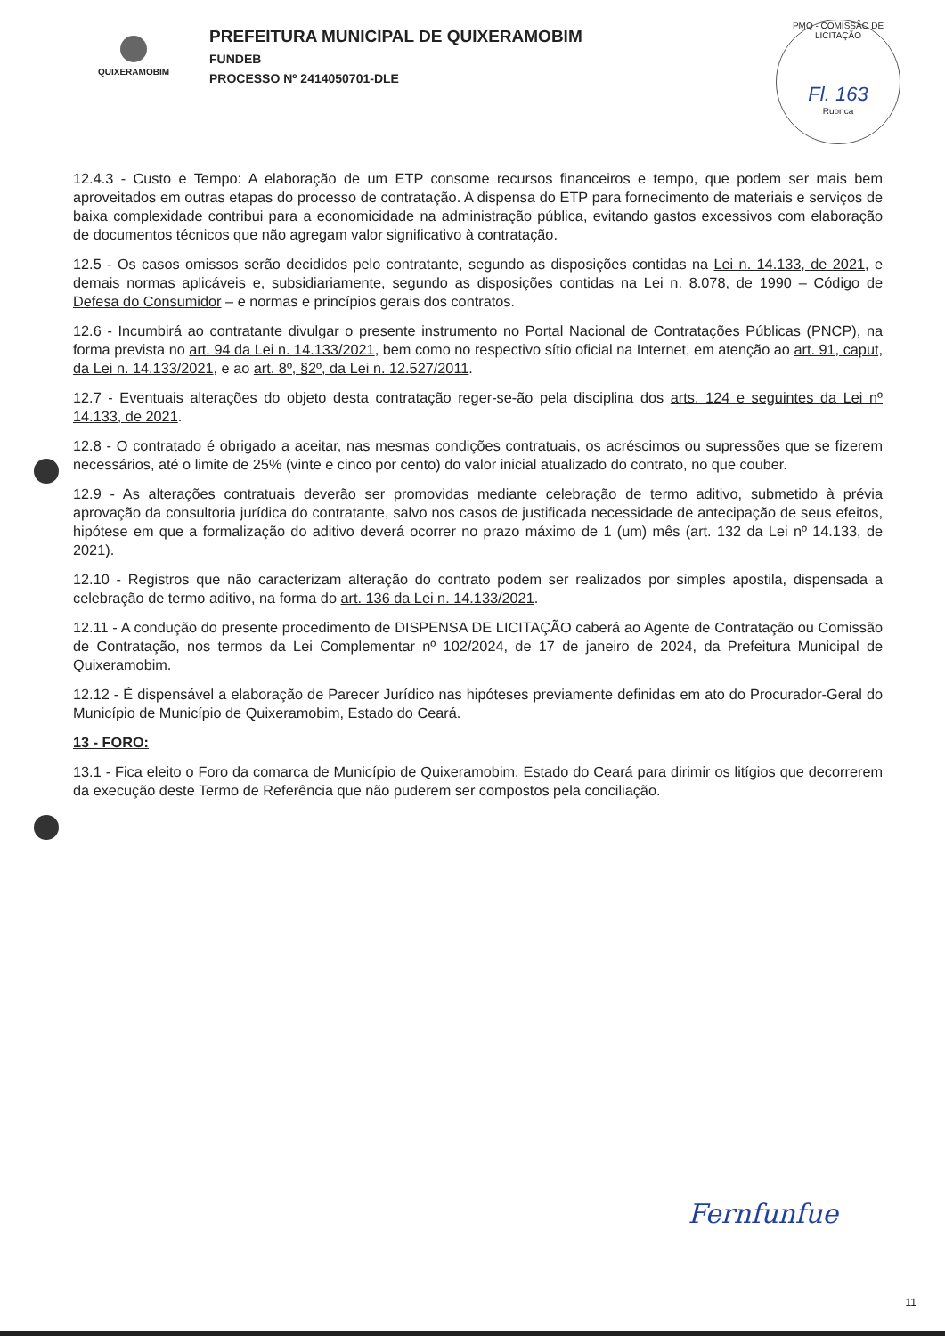QUIXERAMOBIM
PREFEITURA MUNICIPAL DE QUIXERAMOBIM
FUNDEB
PROCESSO Nº 2414050701-DLE
PMQ - COMISSÃO DE LICITAÇÃO
Fl. 163
Rubrica
12.4.3 - Custo e Tempo: A elaboração de um ETP consome recursos financeiros e tempo, que podem ser mais bem aproveitados em outras etapas do processo de contratação. A dispensa do ETP para fornecimento de materiais e serviços de baixa complexidade contribui para a economicidade na administração pública, evitando gastos excessivos com elaboração de documentos técnicos que não agregam valor significativo à contratação.
12.5 - Os casos omissos serão decididos pelo contratante, segundo as disposições contidas na Lei n. 14.133, de 2021, e demais normas aplicáveis e, subsidiariamente, segundo as disposições contidas na Lei n. 8.078, de 1990 – Código de Defesa do Consumidor – e normas e princípios gerais dos contratos.
12.6 - Incumbirá ao contratante divulgar o presente instrumento no Portal Nacional de Contratações Públicas (PNCP), na forma prevista no art. 94 da Lei n. 14.133/2021, bem como no respectivo sítio oficial na Internet, em atenção ao art. 91, caput, da Lei n. 14.133/2021, e ao art. 8º, §2º, da Lei n. 12.527/2011.
12.7 - Eventuais alterações do objeto desta contratação reger-se-ão pela disciplina dos arts. 124 e seguintes da Lei nº 14.133, de 2021.
12.8 - O contratado é obrigado a aceitar, nas mesmas condições contratuais, os acréscimos ou supressões que se fizerem necessários, até o limite de 25% (vinte e cinco por cento) do valor inicial atualizado do contrato, no que couber.
12.9 - As alterações contratuais deverão ser promovidas mediante celebração de termo aditivo, submetido à prévia aprovação da consultoria jurídica do contratante, salvo nos casos de justificada necessidade de antecipação de seus efeitos, hipótese em que a formalização do aditivo deverá ocorrer no prazo máximo de 1 (um) mês (art. 132 da Lei nº 14.133, de 2021).
12.10 - Registros que não caracterizam alteração do contrato podem ser realizados por simples apostila, dispensada a celebração de termo aditivo, na forma do art. 136 da Lei n. 14.133/2021.
12.11 - A condução do presente procedimento de DISPENSA DE LICITAÇÃO caberá ao Agente de Contratação ou Comissão de Contratação, nos termos da Lei Complementar nº 102/2024, de 17 de janeiro de 2024, da Prefeitura Municipal de Quixeramobim.
12.12 - É dispensável a elaboração de Parecer Jurídico nas hipóteses previamente definidas em ato do Procurador-Geral do Município de Município de Quixeramobim, Estado do Ceará.
13 - FORO:
13.1 - Fica eleito o Foro da comarca de Município de Quixeramobim, Estado do Ceará para dirimir os litígios que decorrerem da execução deste Termo de Referência que não puderem ser compostos pela conciliação.
Fernfunfue
11